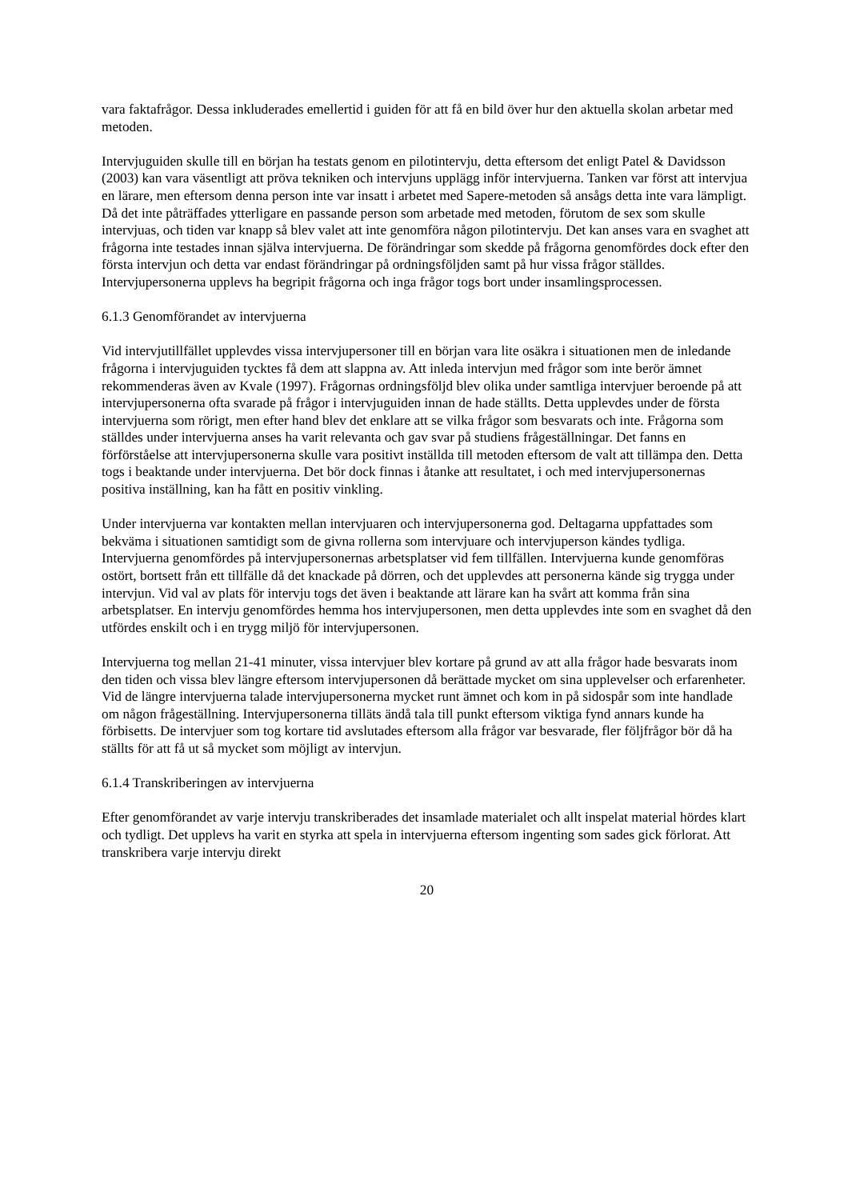vara faktafrågor. Dessa inkluderades emellertid i guiden för att få en bild över hur den aktuella skolan arbetar med metoden.
Intervjuguiden skulle till en början ha testats genom en pilotintervju, detta eftersom det enligt Patel & Davidsson (2003) kan vara väsentligt att pröva tekniken och intervjuns upplägg inför intervjuerna. Tanken var först att intervjua en lärare, men eftersom denna person inte var insatt i arbetet med Sapere-metoden så ansågs detta inte vara lämpligt. Då det inte påträffades ytterligare en passande person som arbetade med metoden, förutom de sex som skulle intervjuas, och tiden var knapp så blev valet att inte genomföra någon pilotintervju. Det kan anses vara en svaghet att frågorna inte testades innan själva intervjuerna. De förändringar som skedde på frågorna genomfördes dock efter den första intervjun och detta var endast förändringar på ordningsföljden samt på hur vissa frågor ställdes. Intervjupersonerna upplevs ha begripit frågorna och inga frågor togs bort under insamlingsprocessen.
6.1.3 Genomförandet av intervjuerna
Vid intervjutillfället upplevdes vissa intervjupersoner till en början vara lite osäkra i situationen men de inledande frågorna i intervjuguiden tycktes få dem att slappna av. Att inleda intervjun med frågor som inte berör ämnet rekommenderas även av Kvale (1997). Frågornas ordningsföljd blev olika under samtliga intervjuer beroende på att intervjupersonerna ofta svarade på frågor i intervjuguiden innan de hade ställts. Detta upplevdes under de första intervjuerna som rörigt, men efter hand blev det enklare att se vilka frågor som besvarats och inte. Frågorna som ställdes under intervjuerna anses ha varit relevanta och gav svar på studiens frågeställningar. Det fanns en förförståelse att intervjupersonerna skulle vara positivt inställda till metoden eftersom de valt att tillämpa den. Detta togs i beaktande under intervjuerna. Det bör dock finnas i åtanke att resultatet, i och med intervjupersonernas positiva inställning, kan ha fått en positiv vinkling.
Under intervjuerna var kontakten mellan intervjuaren och intervjupersonerna god. Deltagarna uppfattades som bekväma i situationen samtidigt som de givna rollerna som intervjuare och intervjuperson kändes tydliga. Intervjuerna genomfördes på intervjupersonernas arbetsplatser vid fem tillfällen. Intervjuerna kunde genomföras ostört, bortsett från ett tillfälle då det knackade på dörren, och det upplevdes att personerna kände sig trygga under intervjun. Vid val av plats för intervju togs det även i beaktande att lärare kan ha svårt att komma från sina arbetsplatser. En intervju genomfördes hemma hos intervjupersonen, men detta upplevdes inte som en svaghet då den utfördes enskilt och i en trygg miljö för intervjupersonen.
Intervjuerna tog mellan 21-41 minuter, vissa intervjuer blev kortare på grund av att alla frågor hade besvarats inom den tiden och vissa blev längre eftersom intervjupersonen då berättade mycket om sina upplevelser och erfarenheter. Vid de längre intervjuerna talade intervjupersonerna mycket runt ämnet och kom in på sidospår som inte handlade om någon frågeställning. Intervjupersonerna tilläts ändå tala till punkt eftersom viktiga fynd annars kunde ha förbisetts. De intervjuer som tog kortare tid avslutades eftersom alla frågor var besvarade, fler följfrågor bör då ha ställts för att få ut så mycket som möjligt av intervjun.
6.1.4 Transkriberingen av intervjuerna
Efter genomförandet av varje intervju transkriberades det insamlade materialet och allt inspelat material hördes klart och tydligt. Det upplevs ha varit en styrka att spela in intervjuerna eftersom ingenting som sades gick förlorat. Att transkribera varje intervju direkt
20